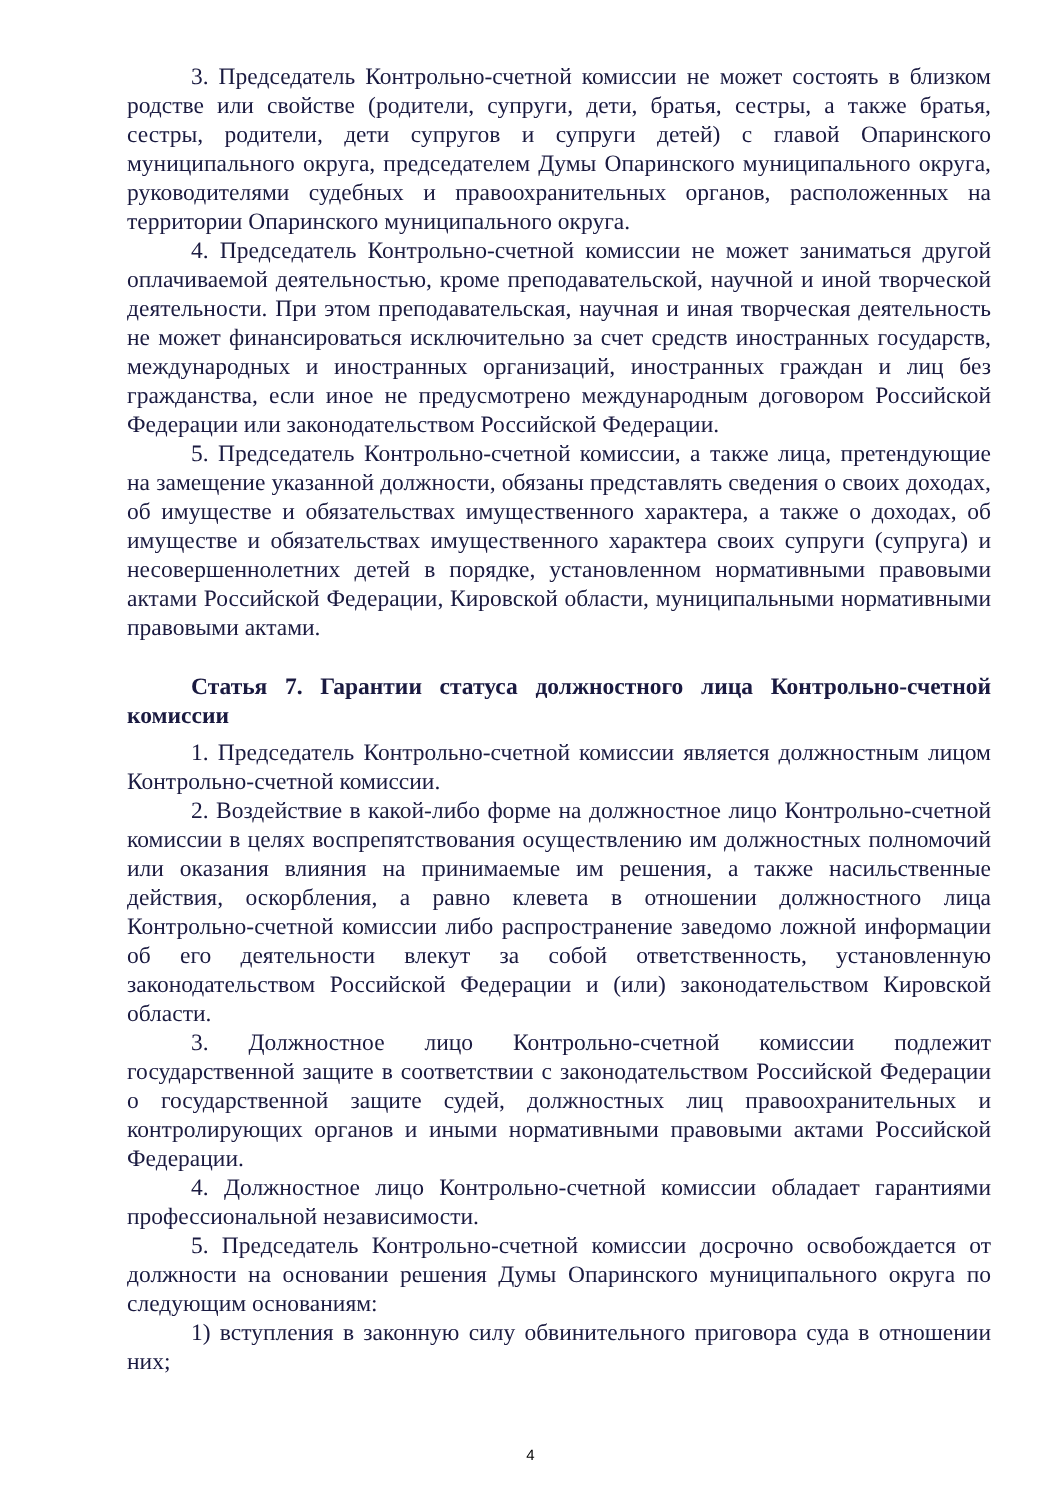3. Председатель Контрольно-счетной комиссии не может состоять в близком родстве или свойстве (родители, супруги, дети, братья, сестры, а также братья, сестры, родители, дети супругов и супруги детей) с главой Опаринского муниципального округа, председателем Думы Опаринского муниципального округа, руководителями судебных и правоохранительных органов, расположенных на территории Опаринского муниципального округа.
4. Председатель Контрольно-счетной комиссии не может заниматься другой оплачиваемой деятельностью, кроме преподавательской, научной и иной творческой деятельности. При этом преподавательская, научная и иная творческая деятельность не может финансироваться исключительно за счет средств иностранных государств, международных и иностранных организаций, иностранных граждан и лиц без гражданства, если иное не предусмотрено международным договором Российской Федерации или законодательством Российской Федерации.
5. Председатель Контрольно-счетной комиссии, а также лица, претендующие на замещение указанной должности, обязаны представлять сведения о своих доходах, об имуществе и обязательствах имущественного характера, а также о доходах, об имуществе и обязательствах имущественного характера своих супруги (супруга) и несовершеннолетних детей в порядке, установленном нормативными правовыми актами Российской Федерации, Кировской области, муниципальными нормативными правовыми актами.
Статья 7. Гарантии статуса должностного лица Контрольно-счетной комиссии
1. Председатель Контрольно-счетной комиссии является должностным лицом Контрольно-счетной комиссии.
2. Воздействие в какой-либо форме на должностное лицо Контрольно-счетной комиссии в целях воспрепятствования осуществлению им должностных полномочий или оказания влияния на принимаемые им решения, а также насильственные действия, оскорбления, а равно клевета в отношении должностного лица Контрольно-счетной комиссии либо распространение заведомо ложной информации об его деятельности влекут за собой ответственность, установленную законодательством Российской Федерации и (или) законодательством Кировской области.
3. Должностное лицо Контрольно-счетной комиссии подлежит государственной защите в соответствии с законодательством Российской Федерации о государственной защите судей, должностных лиц правоохранительных и контролирующих органов и иными нормативными правовыми актами Российской Федерации.
4. Должностное лицо Контрольно-счетной комиссии обладает гарантиями профессиональной независимости.
5. Председатель Контрольно-счетной комиссии досрочно освобождается от должности на основании решения Думы Опаринского муниципального округа по следующим основаниям:
1) вступления в законную силу обвинительного приговора суда в отношении них;
4